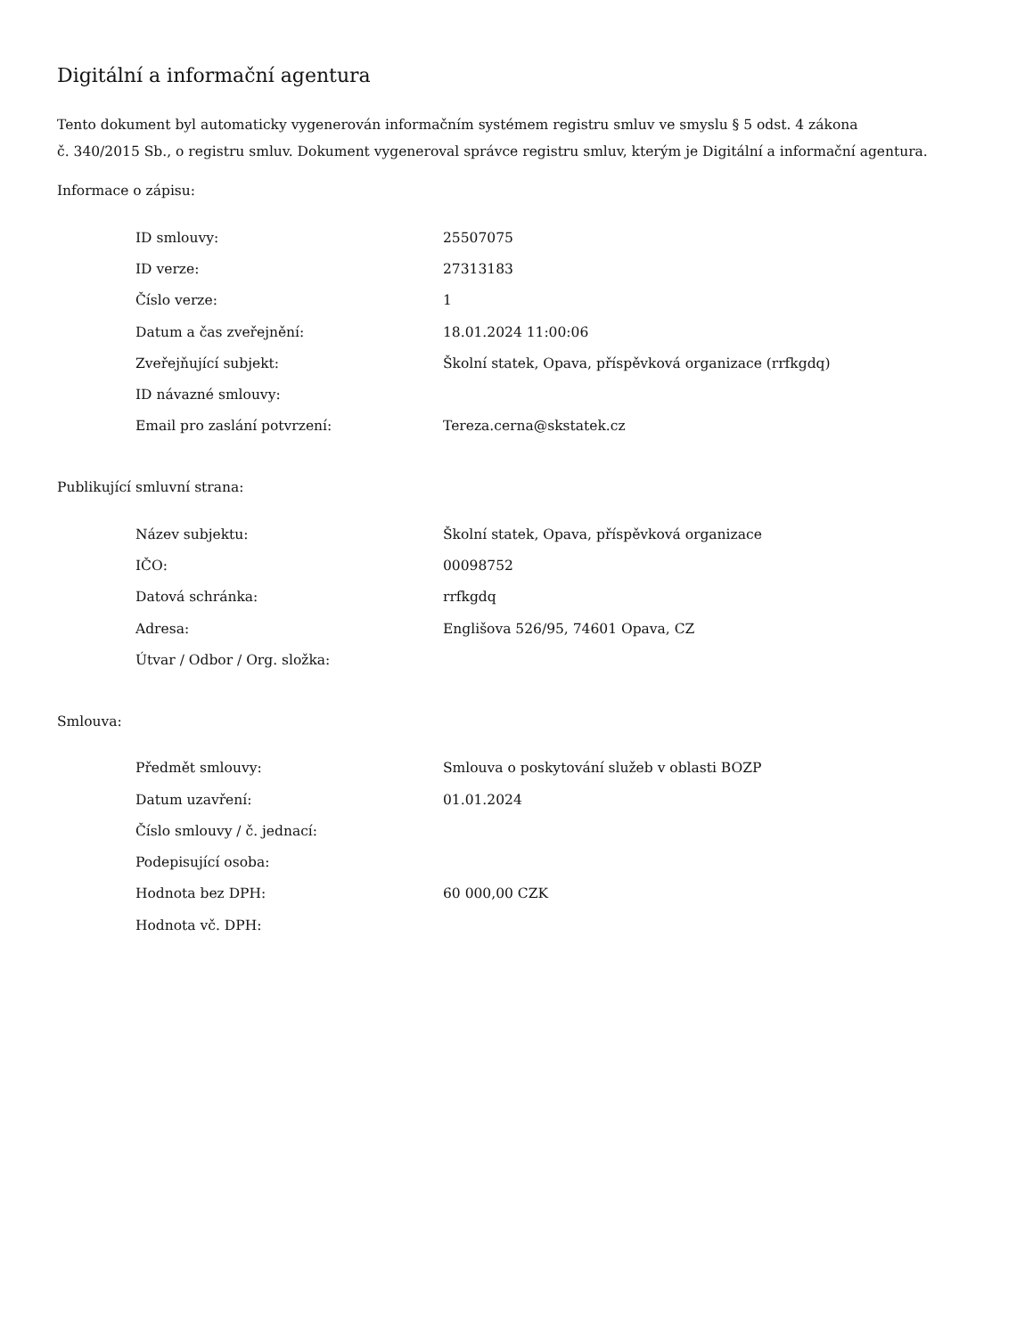Digitální a informační agentura
Tento dokument byl automaticky vygenerován informačním systémem registru smluv ve smyslu § 5 odst. 4 zákona
č. 340/2015 Sb., o registru smluv. Dokument vygeneroval správce registru smluv, kterým je Digitální a informační agentura.
Informace o zápisu:
| ID smlouvy: | 25507075 |
| ID verze: | 27313183 |
| Číslo verze: | 1 |
| Datum a čas zveřejnění: | 18.01.2024 11:00:06 |
| Zveřejňující subjekt: | Školní statek, Opava, příspěvková organizace (rrfkgdq) |
| ID návazné smlouvy: | |
| Email pro zaslání potvrzení: | Tereza.cerna@skstatek.cz |
Publikující smluvní strana:
| Název subjektu: | Školní statek, Opava, příspěvková organizace |
| IČO: | 00098752 |
| Datová schránka: | rrfkgdq |
| Adresa: | Englišova 526/95, 74601 Opava, CZ |
| Útvar / Odbor / Org. složka: | |
Smlouva:
| Předmět smlouvy: | Smlouva o poskytování služeb v oblasti BOZP |
| Datum uzavření: | 01.01.2024 |
| Číslo smlouvy / č. jednací: | |
| Podepisující osoba: | |
| Hodnota bez DPH: | 60 000,00 CZK |
| Hodnota vč. DPH: | |